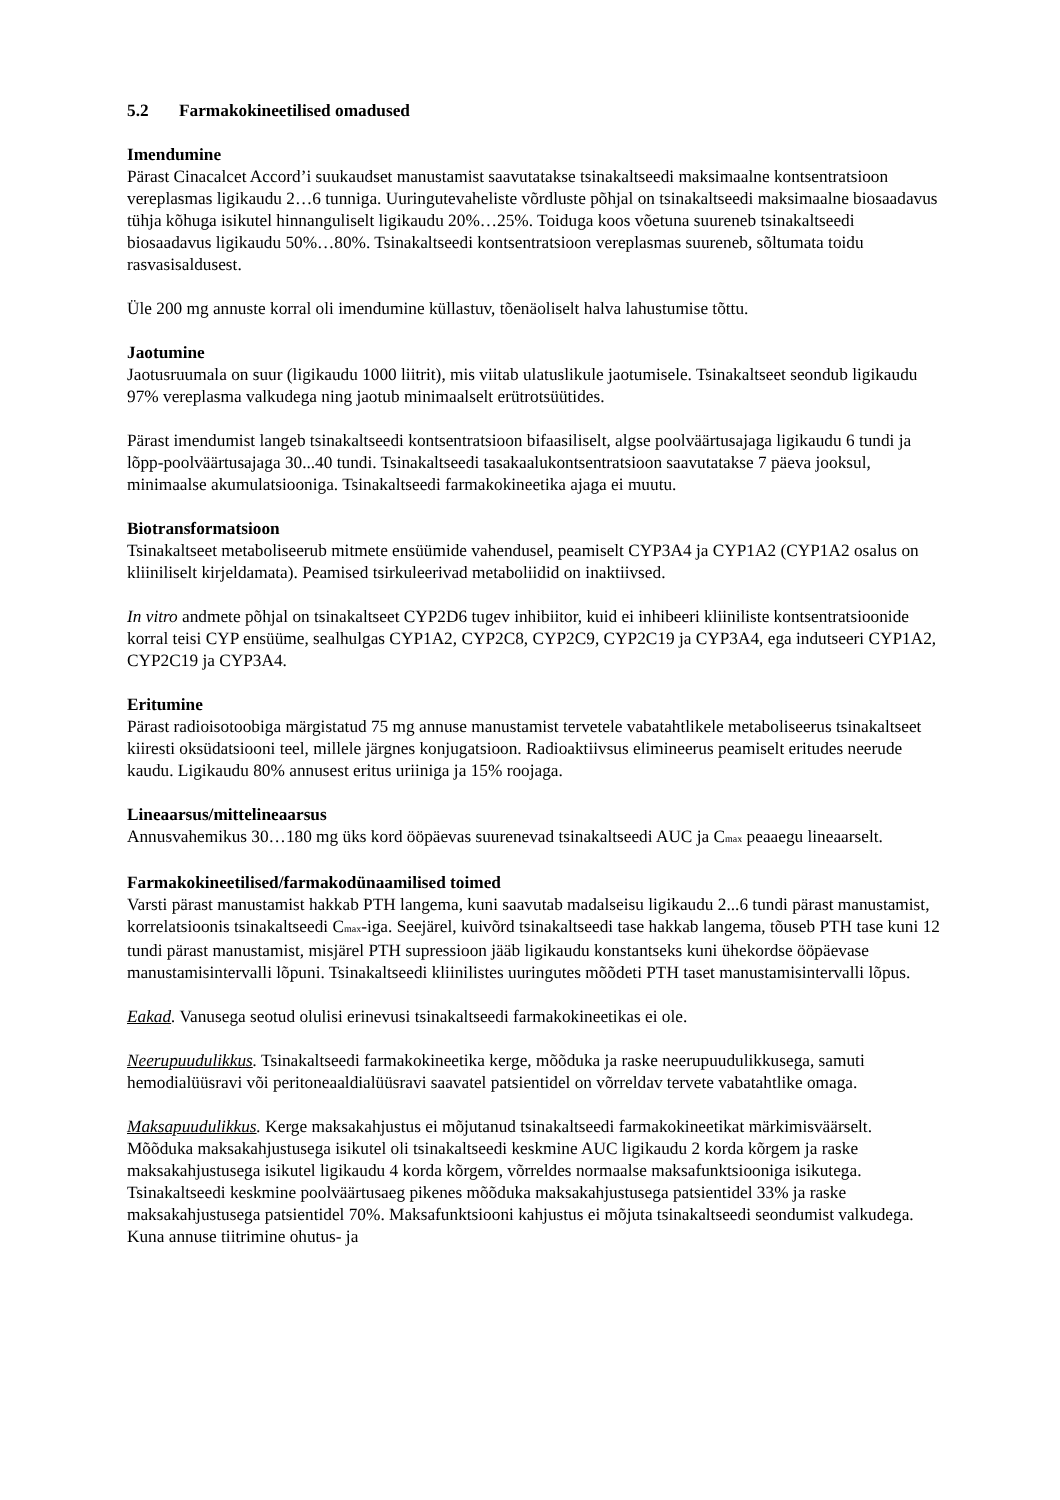5.2 Farmakokineetilised omadused
Imendumine
Pärast Cinacalcet Accord’i suukaudset manustamist saavutatakse tsinakaltseedi maksimaalne kontsentratsioon vereplasmas ligikaudu 2…6 tunniga. Uuringutevaheliste võrdluste põhjal on tsinakaltseedi maksimaalne biosaadavus tühja kõhuga isikutel hinnanguliselt ligikaudu 20%…25%. Toiduga koos võetuna suureneb tsinakaltseedi biosaadavus ligikaudu 50%…80%. Tsinakaltseedi kontsentratsioon vereplasmas suureneb, sõltumata toidu rasvasisaldusest.
Üle 200 mg annuste korral oli imendumine küllastuv, tõenäoliselt halva lahustumise tõttu.
Jaotumine
Jaotusruumala on suur (ligikaudu 1000 liitrit), mis viitab ulatuslikule jaotumisele. Tsinakaltseet seondub ligikaudu 97% vereplasma valkudega ning jaotub minimaalselt erütrotsüütides.
Pärast imendumist langeb tsinakaltseedi kontsentratsioon bifaasiliselt, algse poolväärtusajaga ligikaudu 6 tundi ja lõpp-poolväärtusajaga 30...40 tundi. Tsinakaltseedi tasakaalukontsentratsioon saavutatakse 7 päeva jooksul, minimaalse akumulatsiooniga. Tsinakaltseedi farmakokineetika ajaga ei muutu.
Biotransformatsioon
Tsinakaltseet metaboliseerub mitmete ensüümide vahendusel, peamiselt CYP3A4 ja CYP1A2 (CYP1A2 osalus on kliiniliselt kirjeldamata). Peamised tsirkuleerivad metaboliidid on inaktiivsed.
In vitro andmete põhjal on tsinakaltseet CYP2D6 tugev inhibiitor, kuid ei inhibeeri kliiniliste kontsentratsioonide korral teisi CYP ensüüme, sealhulgas CYP1A2, CYP2C8, CYP2C9, CYP2C19 ja CYP3A4, ega indutseeri CYP1A2, CYP2C19 ja CYP3A4.
Eritumine
Pärast radioisotoobiga märgistatud 75 mg annuse manustamist tervetele vabatahtlikele metaboliseerus tsinakaltseet kiiresti oksüdatsiooni teel, millele järgnes konjugatsioon. Radioaktiivsus elimineerus peamiselt eritudes neerude kaudu. Ligikaudu 80% annusest eritus uriiniga ja 15% roojaga.
Lineaarsus/mittelineaarsus
Annusvahemikus 30…180 mg üks kord ööpäevas suurenevad tsinakaltseedi AUC ja C<sub>max</sub> peaaegu lineaarselt.
Farmakokineetilised/farmakodünaamilised toimed
Varsti pärast manustamist hakkab PTH langema, kuni saavutab madalseisu ligikaudu 2...6 tundi pärast manustamist, korrelatsioonis tsinakaltseedi C<sub>max</sub>-iga. Seejärel, kuivõrd tsinakaltseedi tase hakkab langema, tõuseb PTH tase kuni 12 tundi pärast manustamist, misjärel PTH supressioon jääb ligikaudu konstantseks kuni ühekordse ööpäevase manustamisintervalli lõpuni. Tsinakaltseedi kliinilistes uuringutes mõõdeti PTH taset manustamisintervalli lõpus.
Eakad. Vanusega seotud olulisi erinevusi tsinakaltseedi farmakokineetikas ei ole.
Neerupuudulikkus. Tsinakaltseedi farmakokineetika kerge, mõõduka ja raske neerupuudulikkusega, samuti hemodialüüsravi või peritoneaaldialüüsravi saavatel patsientidel on võrreldav tervete vabatahtlike omaga.
Maksapuudulikkus. Kerge maksakahjustus ei mõjutanud tsinakaltseedi farmakokineetikat märkimisväärselt. Mõõduka maksakahjustusega isikutel oli tsinakaltseedi keskmine AUC ligikaudu 2 korda kõrgem ja raske maksakahjustusega isikutel ligikaudu 4 korda kõrgem, võrreldes normaalse maksafunktsiooniga isikutega. Tsinakaltseedi keskmine poolväärtusaeg pikenes mõõduka maksakahjustusega patsientidel 33% ja raske maksakahjustusega patsientidel 70%. Maksafunktsiooni kahjustus ei mõjuta tsinakaltseedi seondumist valkudega. Kuna annuse tiitrimine ohutus- ja